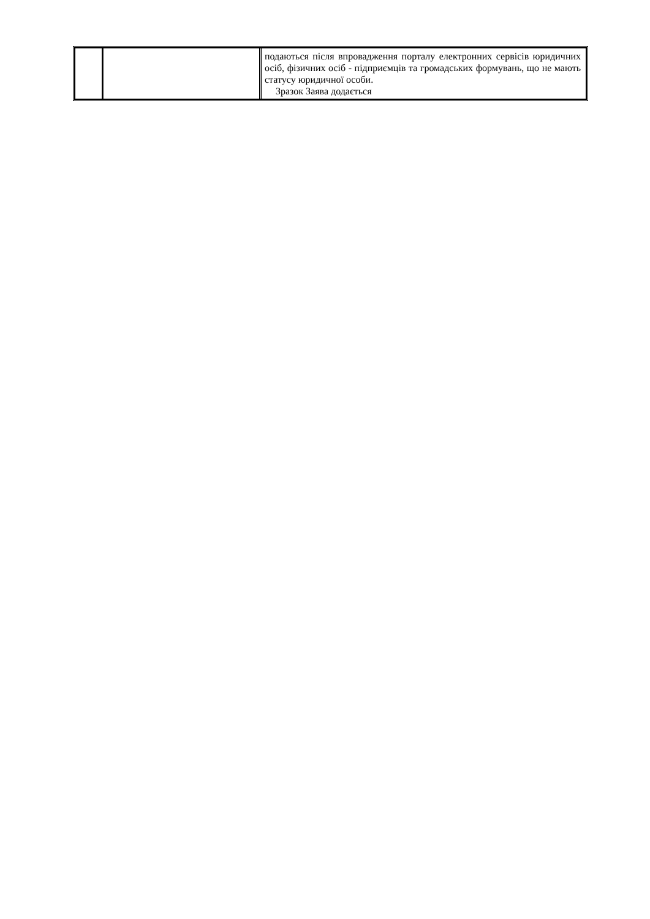| | | подаються після впровадження порталу електронних сервісів юридичних осіб, фізичних осіб - підприємців та громадських формувань, що не мають статусу юридичної особи. Зразок Заява додається |